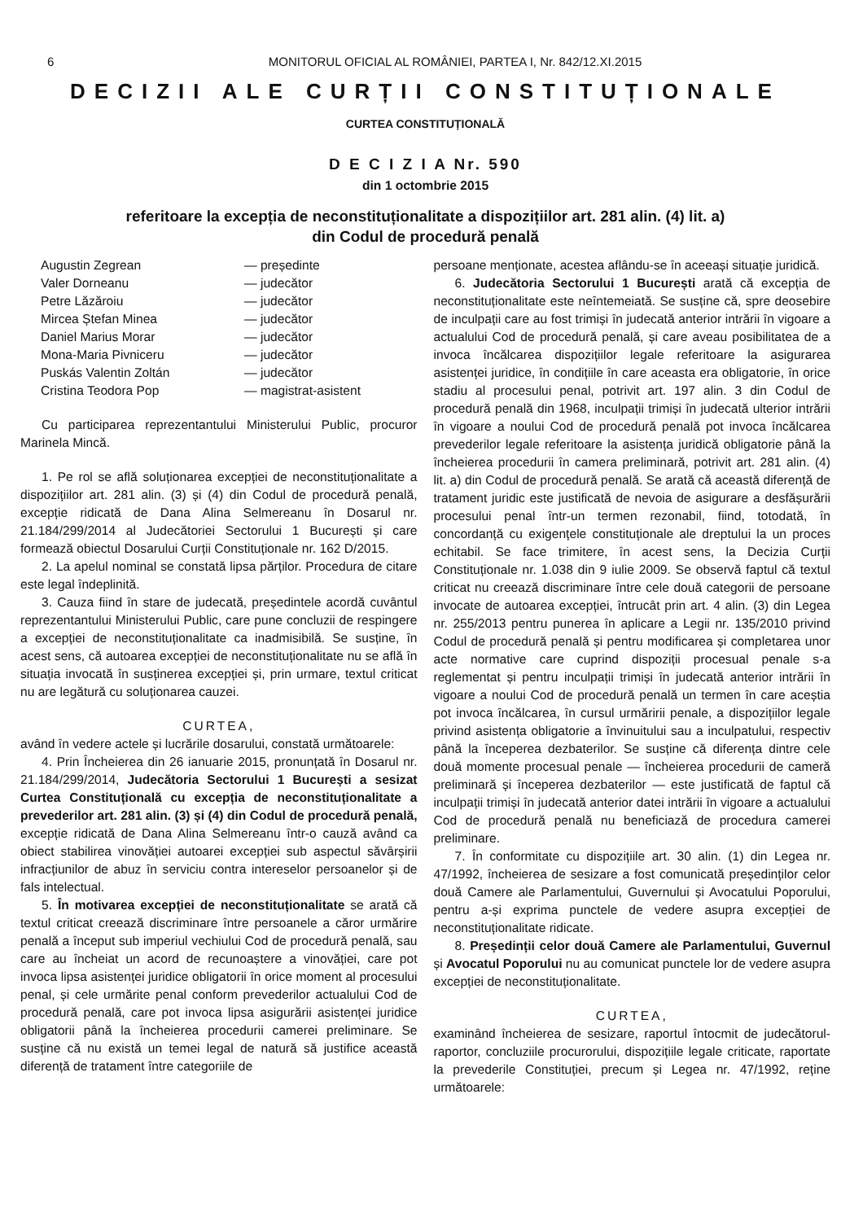6 MONITORUL OFICIAL AL ROMÂNIEI, PARTEA I, Nr. 842/12.XI.2015
DECIZII ALE CURȚII CONSTITUȚIONALE
CURTEA CONSTITUȚIONALĂ
D E C I Z I A Nr. 590
din 1 octombrie 2015
referitoare la excepția de neconstituționalitate a dispozițiilor art. 281 alin. (4) lit. a)
din Codul de procedură penală
| Augustin Zegrean | — președinte |
| Valer Dorneanu | — judecător |
| Petre Lăzăroiu | — judecător |
| Mircea Ștefan Minea | — judecător |
| Daniel Marius Morar | — judecător |
| Mona-Maria Pivniceru | — judecător |
| Puskás Valentin Zoltán | — judecător |
| Cristina Teodora Pop | — magistrat-asistent |
Cu participarea reprezentantului Ministerului Public, procuror Marinela Mincă.
1. Pe rol se află soluționarea excepției de neconstituționalitate a dispozițiilor art. 281 alin. (3) și (4) din Codul de procedură penală, excepție ridicată de Dana Alina Selmereanu în Dosarul nr. 21.184/299/2014 al Judecătoriei Sectorului 1 București și care formează obiectul Dosarului Curții Constituționale nr. 162 D/2015.
2. La apelul nominal se constată lipsa părților. Procedura de citare este legal îndeplinită.
3. Cauza fiind în stare de judecată, președintele acordă cuvântul reprezentantului Ministerului Public, care pune concluzii de respingere a excepției de neconstituționalitate ca inadmisibilă. Se susține, în acest sens, că autoarea excepției de neconstituționalitate nu se află în situația invocată în susținerea excepției și, prin urmare, textul criticat nu are legătură cu soluționarea cauzei.
CURTEA,
având în vedere actele și lucrările dosarului, constată următoarele:
4. Prin Încheierea din 26 ianuarie 2015, pronunțată în Dosarul nr. 21.184/299/2014, Judecătoria Sectorului 1 București a sesizat Curtea Constituțională cu excepția de neconstituționalitate a prevederilor art. 281 alin. (3) și (4) din Codul de procedură penală, excepție ridicată de Dana Alina Selmereanu într-o cauză având ca obiect stabilirea vinovăției autoarei excepției sub aspectul săvârșirii infracțiunilor de abuz în serviciu contra intereselor persoanelor și de fals intelectual.
5. În motivarea excepției de neconstituționalitate se arată că textul criticat creează discriminare între persoanele a căror urmărire penală a început sub imperiul vechiului Cod de procedură penală, sau care au încheiat un acord de recunoaștere a vinovăției, care pot invoca lipsa asistenței juridice obligatorii în orice moment al procesului penal, și cele urmărite penal conform prevederilor actualului Cod de procedură penală, care pot invoca lipsa asigurării asistenței juridice obligatorii până la încheierea procedurii camerei preliminare. Se susține că nu există un temei legal de natură să justifice această diferență de tratament între categoriile de
persoane menționate, acestea aflându-se în aceeași situație juridică.
6. Judecătoria Sectorului 1 București arată că excepția de neconstituționalitate este neîntemeiată. Se susține că, spre deosebire de inculpații care au fost trimiși în judecată anterior intrării în vigoare a actualului Cod de procedură penală, și care aveau posibilitatea de a invoca încălcarea dispozițiilor legale referitoare la asigurarea asistenței juridice, în condițiile în care aceasta era obligatorie, în orice stadiu al procesului penal, potrivit art. 197 alin. 3 din Codul de procedură penală din 1968, inculpații trimiși în judecată ulterior intrării în vigoare a noului Cod de procedură penală pot invoca încălcarea prevederilor legale referitoare la asistența juridică obligatorie până la încheierea procedurii în camera preliminară, potrivit art. 281 alin. (4) lit. a) din Codul de procedură penală. Se arată că această diferență de tratament juridic este justificată de nevoia de asigurare a desfășurării procesului penal într-un termen rezonabil, fiind, totodată, în concordanță cu exigențele constituționale ale dreptului la un proces echitabil. Se face trimitere, în acest sens, la Decizia Curții Constituționale nr. 1.038 din 9 iulie 2009. Se observă faptul că textul criticat nu creează discriminare între cele două categorii de persoane invocate de autoarea excepției, întrucât prin art. 4 alin. (3) din Legea nr. 255/2013 pentru punerea în aplicare a Legii nr. 135/2010 privind Codul de procedură penală și pentru modificarea și completarea unor acte normative care cuprind dispoziții procesual penale s-a reglementat și pentru inculpații trimiși în judecată anterior intrării în vigoare a noului Cod de procedură penală un termen în care aceștia pot invoca încălcarea, în cursul urmăririi penale, a dispozițiilor legale privind asistența obligatorie a învinuitului sau a inculpatului, respectiv până la începerea dezbaterilor. Se susține că diferența dintre cele două momente procesual penale — încheierea procedurii de cameră preliminară și începerea dezbaterilor — este justificată de faptul că inculpații trimiși în judecată anterior datei intrării în vigoare a actualului Cod de procedură penală nu beneficiază de procedura camerei preliminare.
7. În conformitate cu dispozițiile art. 30 alin. (1) din Legea nr. 47/1992, încheierea de sesizare a fost comunicată președinților celor două Camere ale Parlamentului, Guvernului și Avocatului Poporului, pentru a-și exprima punctele de vedere asupra excepției de neconstituționalitate ridicate.
8. Președinții celor două Camere ale Parlamentului, Guvernul și Avocatul Poporului nu au comunicat punctele lor de vedere asupra excepției de neconstituționalitate.
CURTEA,
examinând încheierea de sesizare, raportul întocmit de judecătorul-raportor, concluziile procurorului, dispozițiile legale criticate, raportate la prevederile Constituției, precum și Legea nr. 47/1992, reține următoarele: